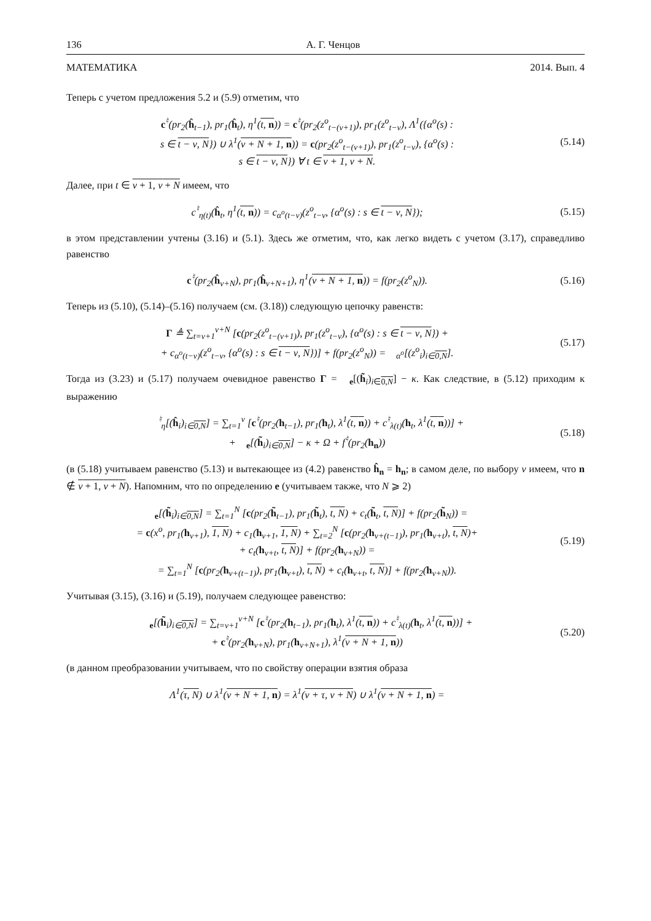136 А. Г. Ченцов
МАТЕМАТИКА 2014. Вып. 4
Теперь с учетом предложения 5.2 и (5.9) отметим, что
c<sup>♮</sup>(pr<sub>2</sub>(ĥ<sub>t−1</sub>), pr<sub>1</sub>(ĥ<sub>t</sub>), η<sup>1</sup>(t, n)) = c<sup>♮</sup>(pr<sub>2</sub>(z<sup>o</sup><sub>t−(ν+1)</sub>), pr<sub>1</sub>(z<sup>o</sup><sub>t−ν</sub>), Λ<sup>1</sup>({α<sup>o</sup>(s) :
s ∈ t − ν, N}) ∪ λ<sup>1</sup>(ν + N + 1, n)) = c(pr<sub>2</sub>(z<sup>o</sup><sub>t−(ν+1)</sub>), pr<sub>1</sub>(z<sup>o</sup><sub>t−ν</sub>), {α<sup>o</sup>(s) :
s ∈ t − ν, N}) ∀ t ∈ ν + 1, ν + N.
(5.14)
Далее, при t ∈ ν + 1, ν + N имеем, что
c<sup>♮</sup><sub>η(t)</sub>(ĥ<sub>t</sub>, η<sup>1</sup>(t, n)) = c<sub>α<sup>o</sup>(t−ν)</sub>(z<sup>o</sup><sub>t−ν</sub>, {α<sup>o</sup>(s) : s ∈ t − ν, N});
(5.15)
в этом представлении учтены (3.16) и (5.1). Здесь же отметим, что, как легко видеть с учетом (3.17), справедливо равенство
c<sup>♮</sup>(pr<sub>2</sub>(ĥ<sub>ν+N</sub>), pr<sub>1</sub>(ĥ<sub>ν+N+1</sub>), η<sup>1</sup>(ν + N + 1, n)) = f(pr<sub>2</sub>(z<sup>o</sup><sub>N</sub>)).
(5.16)
Теперь из (5.10), (5.14)–(5.16) получаем (см. (3.18)) следующую цепочку равенств:
Γ ≜ ∑<sub>t=ν+1</sub><sup>ν+N</sup> [c(pr<sub>2</sub>(z<sup>o</sup><sub>t−(ν+1)</sub>), pr<sub>1</sub>(z<sup>o</sup><sub>t−ν</sub>), {α<sup>o</sup>(s) : s ∈ t − ν, N}) +
+ c<sub>α<sup>o</sup>(t−ν)</sub>(z<sup>o</sup><sub>t−ν</sub>, {α<sup>o</sup>(s) : s ∈ t − ν, N})] + f(pr<sub>2</sub>(z<sup>o</sup><sub>N</sub>)) = 𝔆<sub>α<sup>o</sup></sub>[(z<sup>o</sup><sub>i</sub>)<sub>i∈0,N</sub>].
(5.17)
Тогда из (3.23) и (5.17) получаем очевидное равенство Γ = 𝔆<sub>e</sub>[(h̃<sub>i</sub>)<sub>i∈0,N</sub>] − κ. Как следствие, в (5.12) приходим к выражению
𝔆<sup>♮</sup><sub>η</sub>[(ĥ<sub>i</sub>)<sub>i∈0,N</sub>] = ∑<sub>t=1</sub><sup>ν</sup> [c<sup>♮</sup>(pr<sub>2</sub>(h<sub>t−1</sub>), pr<sub>1</sub>(h<sub>t</sub>), λ<sup>1</sup>(t, n)) + c<sup>♮</sup><sub>λ(t)</sub>(h<sub>t</sub>, λ<sup>1</sup>(t, n))] +
+ 𝔆<sub>e</sub>[(h̃<sub>i</sub>)<sub>i∈0,N</sub>] − κ + Ω + f<sup>♮</sup>(pr<sub>2</sub>(h<sub>n</sub>))
(5.18)
(в (5.18) учитываем равенство (5.13) и вытекающее из (4.2) равенство ĥ<sub>n</sub> = h<sub>n</sub>; в самом деле, по выбору ν имеем, что n ∉ ν + 1, ν + N). Напомним, что по определению e (учитываем также, что N ⩾ 2)
𝔆<sub>e</sub>[(h̃<sub>i</sub>)<sub>i∈0,N</sub>] = ∑<sub>t=1</sub><sup>N</sup> [c(pr<sub>2</sub>(h̃<sub>t−1</sub>), pr<sub>1</sub>(h̃<sub>t</sub>), t, N) + c<sub>t</sub>(h̃<sub>t</sub>, t, N)] + f(pr<sub>2</sub>(h̃<sub>N</sub>)) =
= c(x<sup>o</sup>, pr<sub>1</sub>(h<sub>ν+1</sub>), 1, N) + c<sub>1</sub>(h<sub>ν+1</sub>, 1, N) + ∑<sub>t=2</sub><sup>N</sup> [c(pr<sub>2</sub>(h<sub>ν+(t−1)</sub>), pr<sub>1</sub>(h<sub>ν+t</sub>), t, N)+
+ c<sub>t</sub>(h<sub>ν+t</sub>, t, N)] + f(pr<sub>2</sub>(h<sub>ν+N</sub>)) =
= ∑<sub>t=1</sub><sup>N</sup> [c(pr<sub>2</sub>(h<sub>ν+(t−1)</sub>), pr<sub>1</sub>(h<sub>ν+t</sub>), t, N) + c<sub>t</sub>(h<sub>ν+t</sub>, t, N)] + f(pr<sub>2</sub>(h<sub>ν+N</sub>)).
(5.19)
Учитывая (3.15), (3.16) и (5.19), получаем следующее равенство:
𝔆<sub>e</sub>[(h̃<sub>i</sub>)<sub>i∈0,N</sub>] = ∑<sub>t=ν+1</sub><sup>ν+N</sup> [c<sup>♮</sup>(pr<sub>2</sub>(h<sub>t−1</sub>), pr<sub>1</sub>(h<sub>t</sub>), λ<sup>1</sup>(t, n)) + c<sup>♮</sup><sub>λ(t)</sub>(h<sub>t</sub>, λ<sup>1</sup>(t, n))] +
+ c<sup>♮</sup>(pr<sub>2</sub>(h<sub>ν+N</sub>), pr<sub>1</sub>(h<sub>ν+N+1</sub>), λ<sup>1</sup>(ν + N + 1, n))
(5.20)
(в данном преобразовании учитываем, что по свойству операции взятия образа
Λ<sup>1</sup>(τ, N) ∪ λ<sup>1</sup>(ν + N + 1, n) = λ<sup>1</sup>(ν + τ, ν + N) ∪ λ<sup>1</sup>(ν + N + 1, n) =